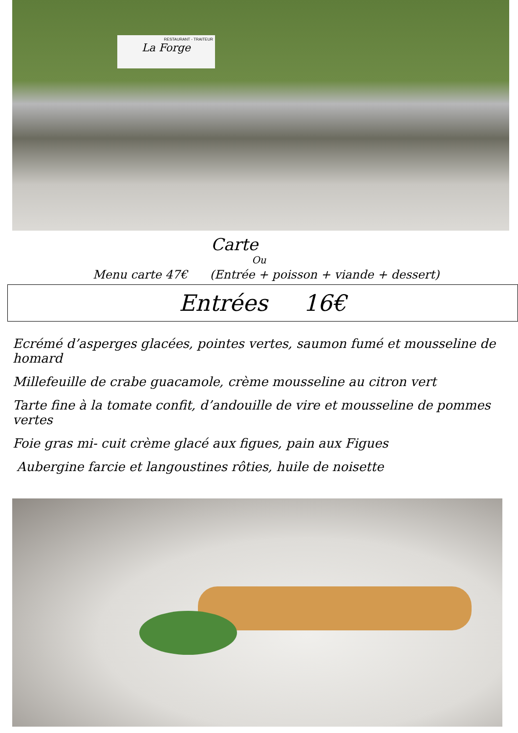RESTAURANT - TRAITEUR
La Forge
Carte
Ou
Menu carte 47€ (Entrée + poisson + viande + dessert)
Entrées 16€
Ecrémé d’asperges glacées, pointes vertes, saumon fumé et mousseline de homard
Millefeuille de crabe guacamole, crème mousseline au citron vert
Tarte fine à la tomate confit, d’andouille de vire et mousseline de pommes vertes
Foie gras mi- cuit crème glacé aux figues, pain aux Figues
Aubergine farcie et langoustines rôties, huile de noisette